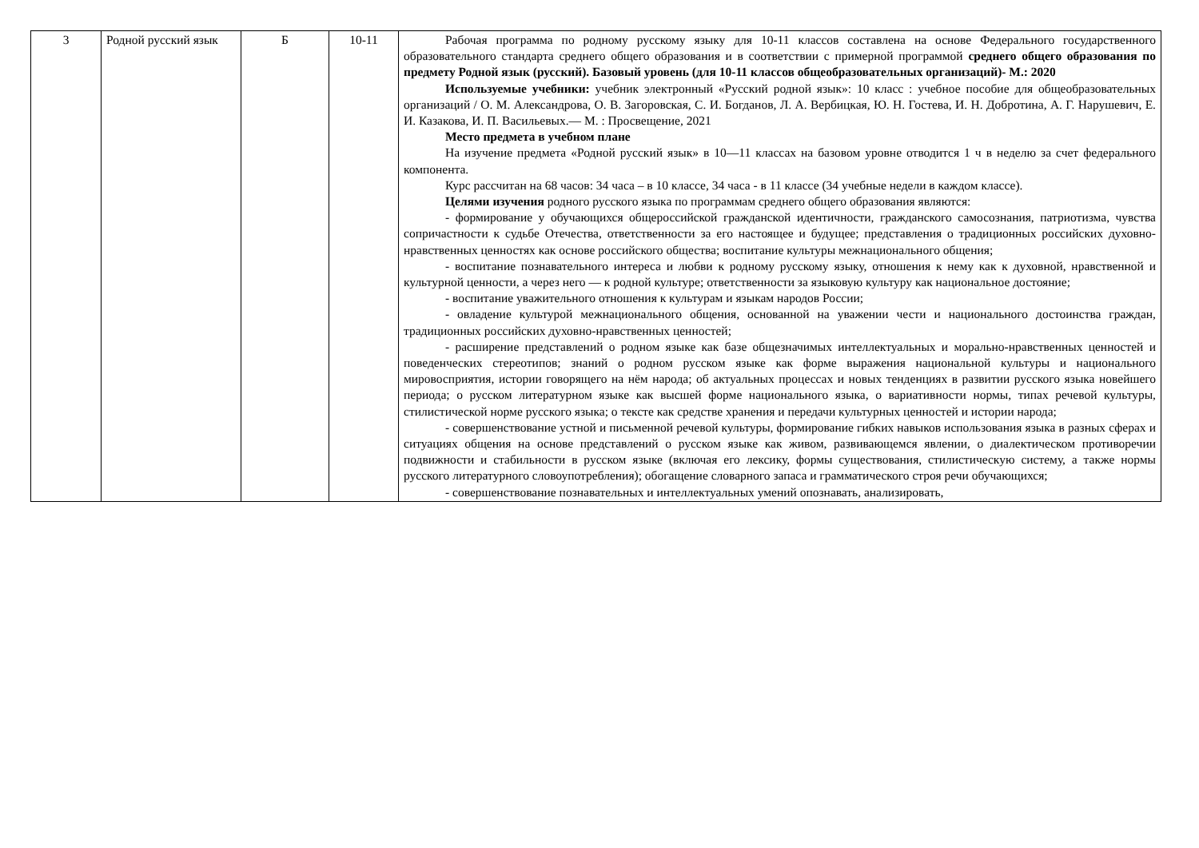| 3 | Родной русский язык | Б | 10-11 | Рабочая программа по родному русскому языку для 10-11 классов составлена на основе Федерального государственного образовательного стандарта среднего общего образования и в соответствии с примерной программой среднего общего образования по предмету Родной язык (русский). Базовый уровень (для 10-11 классов общеобразовательных организаций)- М.: 2020 Используемые учебники: учебник электронный «Русский родной язык»: 10 класс : учебное пособие для общеобразовательных организаций / О. М. Александрова, О. В. Загоровская, С. И. Богданов, Л. А. Вербицкая, Ю. Н. Гостева, И. Н. Добротина, А. Г. Нарушевич, Е. И. Казакова, И. П. Васильевых.— М. : Просвещение, 2021 Место предмета в учебном плане На изучение предмета «Родной русский язык» в 10—11 классах на базовом уровне отводится 1 ч в неделю за счет федерального компонента. Курс рассчитан на 68 часов: 34 часа – в 10 классе, 34 часа - в 11 классе (34 учебные недели в каждом классе). Целями изучения родного русского языка по программам среднего общего образования являются: - формирование у обучающихся общероссийской гражданской идентичности, гражданского самосознания, патриотизма, чувства сопричастности к судьбе Отечества, ответственности за его настоящее и будущее; представления о традиционных российских духовно-нравственных ценностях как основе российского общества; воспитание культуры межнационального общения; - воспитание познавательного интереса и любви к родному русскому языку, отношения к нему как к духовной, нравственной и культурной ценности, а через него — к родной культуре; ответственности за языковую культуру как национальное достояние; - воспитание уважительного отношения к культурам и языкам народов России; - овладение культурой межнационального общения, основанной на уважении чести и национального достоинства граждан, традиционных российских духовно-нравственных ценностей; - расширение представлений о родном языке как базе общезначимых интеллектуальных и морально-нравственных ценностей и поведенческих стереотипов; знаний о родном русском языке как форме выражения национальной культуры и национального мировосприятия, истории говорящего на нём народа; об актуальных процессах и новых тенденциях в развитии русского языка новейшего периода; о русском литературном языке как высшей форме национального языка, о вариативности нормы, типах речевой культуры, стилистической норме русского языка; о тексте как средстве хранения и передачи культурных ценностей и истории народа; - совершенствование устной и письменной речевой культуры, формирование гибких навыков использования языка в разных сферах и ситуациях общения на основе представлений о русском языке как живом, развивающемся явлении, о диалектическом противоречии подвижности и стабильности в русском языке (включая его лексику, формы существования, стилистическую систему, а также нормы русского литературного словоупотребления); обогащение словарного запаса и грамматического строя речи обучающихся; - совершенствование познавательных и интеллектуальных умений опознавать, анализировать, |